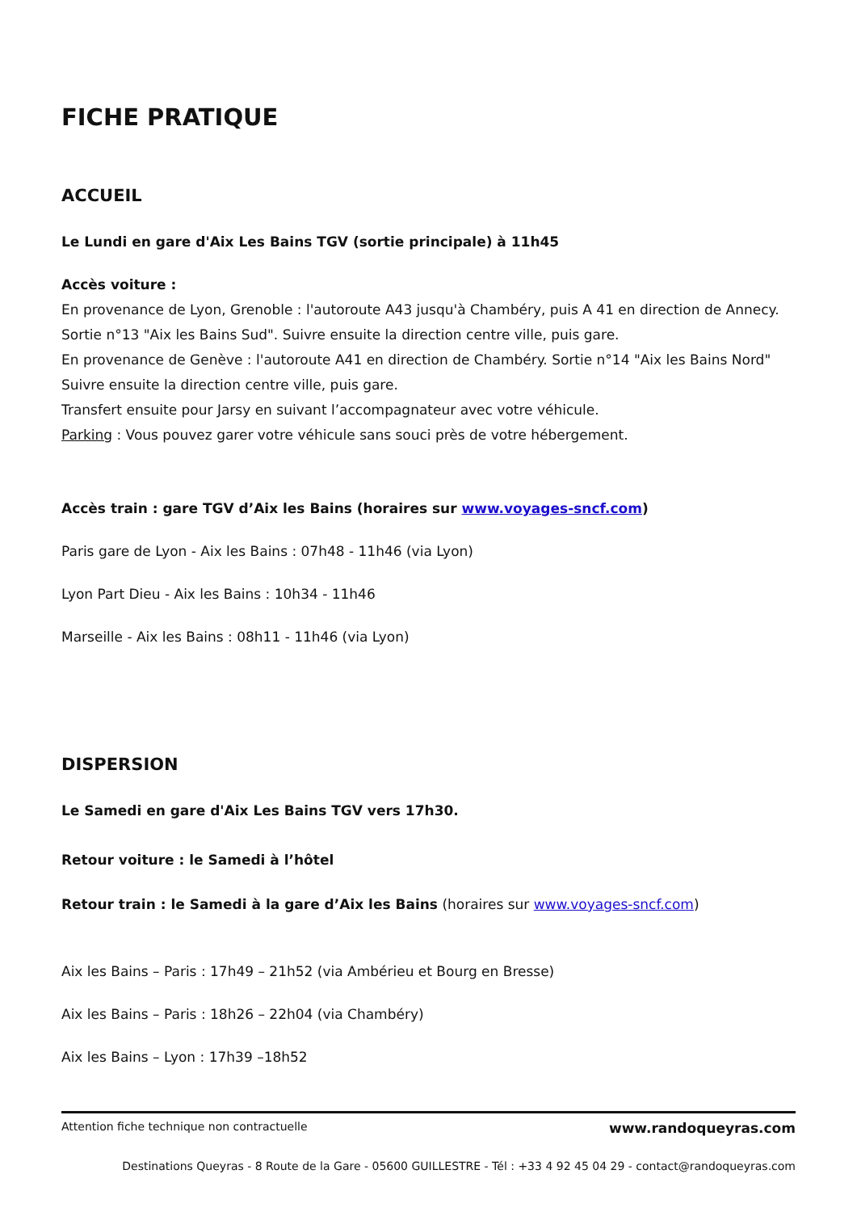FICHE PRATIQUE
ACCUEIL
Le Lundi en gare d'Aix Les Bains TGV (sortie principale) à 11h45
Accès voiture :
En provenance de Lyon, Grenoble : l'autoroute A43 jusqu'à Chambéry, puis A 41 en direction de Annecy. Sortie n°13 "Aix les Bains Sud". Suivre ensuite la direction centre ville, puis gare.
En provenance de Genève : l'autoroute A41 en direction de Chambéry. Sortie n°14 "Aix les Bains Nord" Suivre ensuite la direction centre ville, puis gare.
Transfert ensuite pour Jarsy en suivant l’accompagnateur avec votre véhicule.
Parking : Vous pouvez garer votre véhicule sans souci près de votre hébergement.
Accès train : gare TGV d’Aix les Bains (horaires sur www.voyages-sncf.com)
Paris gare de Lyon - Aix les Bains : 07h48 - 11h46 (via Lyon)
Lyon Part Dieu - Aix les Bains : 10h34 - 11h46
Marseille - Aix les Bains : 08h11 - 11h46 (via Lyon)
DISPERSION
Le Samedi en gare d'Aix Les Bains TGV vers 17h30.
Retour voiture : le Samedi à l’hôtel
Retour train : le Samedi à la gare d’Aix les Bains (horaires sur www.voyages-sncf.com)
Aix les Bains – Paris : 17h49 – 21h52 (via Ambérieu et Bourg en Bresse)
Aix les Bains – Paris : 18h26 – 22h04 (via Chambéry)
Aix les Bains – Lyon : 17h39 –18h52
Attention fiche technique non contractuelle www.randoqueyras.com
Destinations Queyras - 8 Route de la Gare - 05600 GUILLESTRE - Tél : +33 4 92 45 04 29 - contact@randoqueyras.com